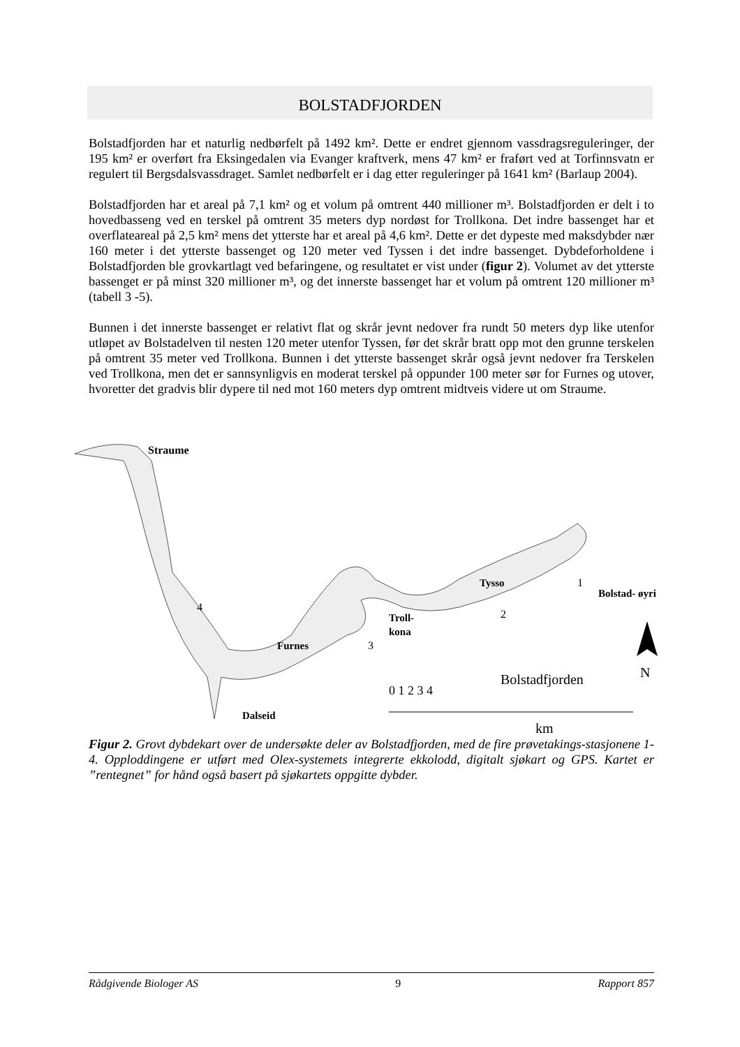BOLSTADFJORDEN
Bolstadfjorden har et naturlig nedbørfelt på 1492 km². Dette er endret gjennom vassdragsreguleringer, der 195 km² er overført fra Eksingedalen via Evanger kraftverk, mens 47 km² er fraført ved at Torfinnsvatn er regulert til Bergsdalsvassdraget. Samlet nedbørfelt er i dag etter reguleringer på 1641 km² (Barlaup 2004).
Bolstadfjorden har et areal på 7,1 km² og et volum på omtrent 440 millioner m³. Bolstadfjorden er delt i to hovedbasseng ved en terskel på omtrent 35 meters dyp nordøst for Trollkona. Det indre bassenget har et overflateareal på 2,5 km² mens det ytterste har et areal på 4,6 km². Dette er det dypeste med maksdybder nær 160 meter i det ytterste bassenget og 120 meter ved Tyssen i det indre bassenget. Dybdeforholdene i Bolstadfjorden ble grovkartlagt ved befaringene, og resultatet er vist under (figur 2). Volumet av det ytterste bassenget er på minst 320 millioner m³, og det innerste bassenget har et volum på omtrent 120 millioner m³ (tabell 3 -5).
Bunnen i det innerste bassenget er relativt flat og skrår jevnt nedover fra rundt 50 meters dyp like utenfor utløpet av Bolstadelven til nesten 120 meter utenfor Tyssen, før det skrår bratt opp mot den grunne terskelen på omtrent 35 meter ved Trollkona. Bunnen i det ytterste bassenget skrår også jevnt nedover fra Terskelen ved Trollkona, men det er sannsynligvis en moderat terskel på oppunder 100 meter sør for Furnes og utover, hvoretter det gradvis blir dypere til ned mot 160 meters dyp omtrent midtveis videre ut om Straume.
Straume
Tysso
Bolstad- øyri
Troll-
kona
Furnes
Dalseid
Bolstadfjorden
4
3
2
1
N
0 1 2 3 4
km
Figur 2. Grovt dybdekart over de undersøkte deler av Bolstadfjorden, med de fire prøvetakings-stasjonene 1-4. Opploddingene er utført med Olex-systemets integrerte ekkolodd, digitalt sjøkart og GPS. Kartet er ”rentegnet” for hånd også basert på sjøkartets oppgitte dybder.
Rådgivende Biologer AS 9 Rapport 857